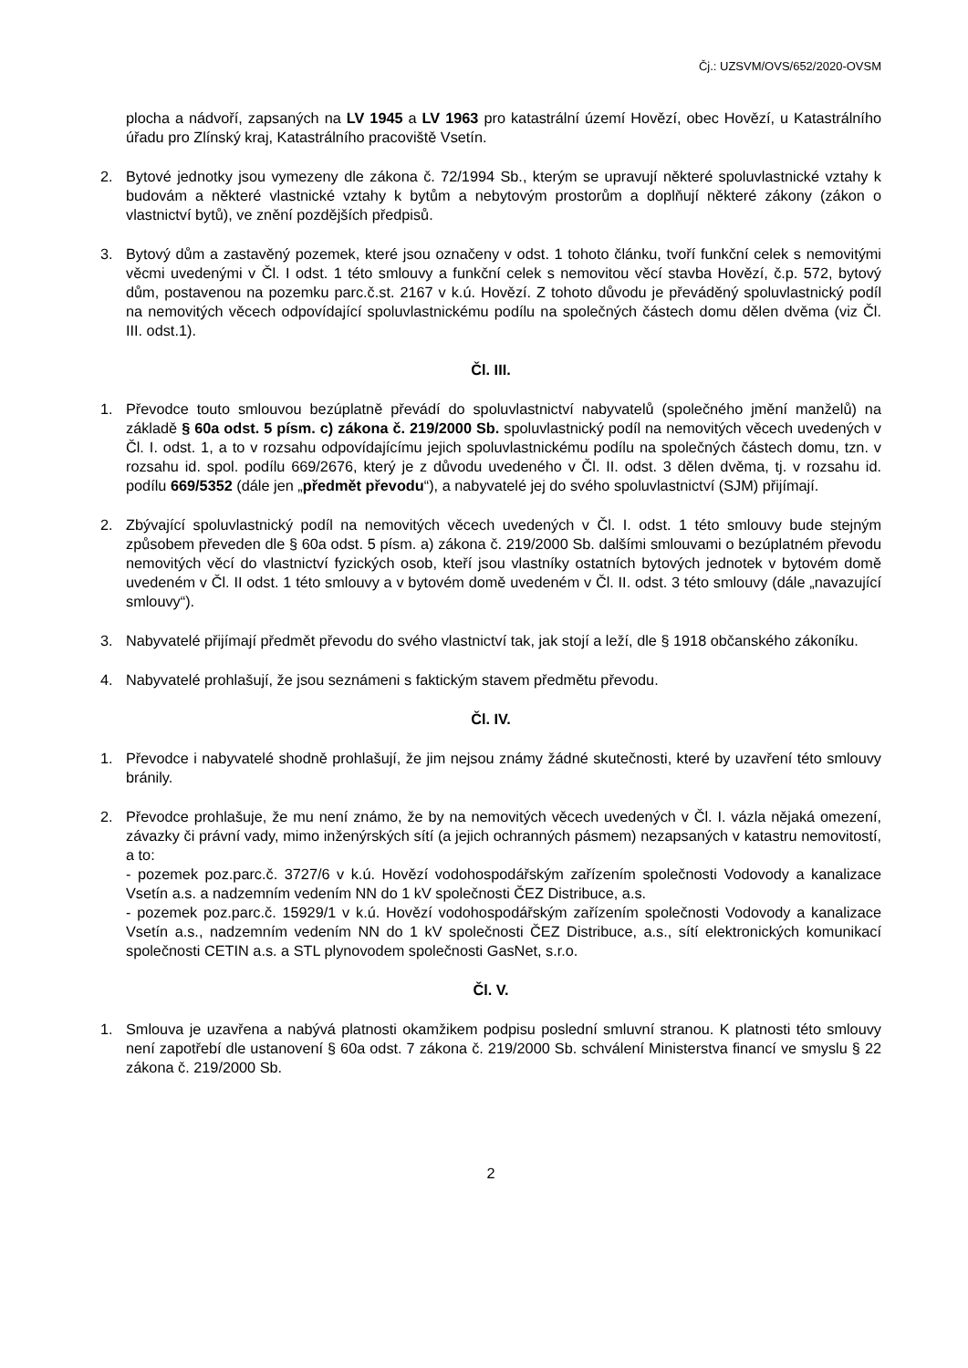Čj.: UZSVM/OVS/652/2020-OVSM
plocha a nádvoří, zapsaných na LV 1945 a LV 1963 pro katastrální území Hovězí, obec Hovězí, u Katastrálního úřadu pro Zlínský kraj, Katastrálního pracoviště Vsetín.
2. Bytové jednotky jsou vymezeny dle zákona č. 72/1994 Sb., kterým se upravují některé spoluvlastnické vztahy k budovám a některé vlastnické vztahy k bytům a nebytovým prostorům a doplňují některé zákony (zákon o vlastnictví bytů), ve znění pozdějších předpisů.
3. Bytový dům a zastavěný pozemek, které jsou označeny v odst. 1 tohoto článku, tvoří funkční celek s nemovitými věcmi uvedenými v Čl. I odst. 1 této smlouvy a funkční celek s nemovitou věcí stavba Hovězí, č.p. 572, bytový dům, postavenou na pozemku parc.č.st. 2167 v k.ú. Hovězí. Z tohoto důvodu je převáděný spoluvlastnický podíl na nemovitých věcech odpovídající spoluvlastnickému podílu na společných částech domu dělen dvěma (viz Čl. III. odst.1).
Čl. III.
1. Převodce touto smlouvou bezúplatně převádí do spoluvlastnictví nabyvatelů (společného jmění manželů) na základě § 60a odst. 5 písm. c) zákona č. 219/2000 Sb. spoluvlastnický podíl na nemovitých věcech uvedených v Čl. I. odst. 1, a to v rozsahu odpovídajícímu jejich spoluvlastnickému podílu na společných částech domu, tzn. v rozsahu id. spol. podílu 669/2676, který je z důvodu uvedeného v Čl. II. odst. 3 dělen dvěma, tj. v rozsahu id. podílu 669/5352 (dále jen „předmět převodu“), a nabyvatelé jej do svého spoluvlastnictví (SJM) přijímají.
2. Zbývající spoluvlastnický podíl na nemovitých věcech uvedených v Čl. I. odst. 1 této smlouvy bude stejným způsobem převeden dle § 60a odst. 5 písm. a) zákona č. 219/2000 Sb. dalšími smlouvami o bezúplatném převodu nemovitých věcí do vlastnictví fyzických osob, kteří jsou vlastníky ostatních bytových jednotek v bytovém domě uvedeném v Čl. II odst. 1 této smlouvy a v bytovém domě uvedeném v Čl. II. odst. 3 této smlouvy (dále „navazující smlouvy“).
3. Nabyvatelé přijímají předmět převodu do svého vlastnictví tak, jak stojí a leží, dle § 1918 občanského zákoníku.
4. Nabyvatelé prohlašují, že jsou seznámeni s faktickým stavem předmětu převodu.
Čl. IV.
1. Převodce i nabyvatelé shodně prohlašují, že jim nejsou známy žádné skutečnosti, které by uzavření této smlouvy bránily.
2. Převodce prohlašuje, že mu není známo, že by na nemovitých věcech uvedených v Čl. I. vázla nějaká omezení, závazky či právní vady, mimo inženýrských sítí (a jejich ochranných pásmem) nezapsaných v katastru nemovitostí, a to:
- pozemek poz.parc.č. 3727/6 v k.ú. Hovězí vodohospodářským zařízením společnosti Vodovody a kanalizace Vsetín a.s. a nadzemním vedením NN do 1 kV společnosti ČEZ Distribuce, a.s.
- pozemek poz.parc.č. 15929/1 v k.ú. Hovězí vodohospodářským zařízením společnosti Vodovody a kanalizace Vsetín a.s., nadzemním vedením NN do 1 kV společnosti ČEZ Distribuce, a.s., sítí elektronických komunikací společnosti CETIN a.s. a STL plynovodem společnosti GasNet, s.r.o.
Čl. V.
1. Smlouva je uzavřena a nabývá platnosti okamžikem podpisu poslední smluvní stranou. K platnosti této smlouvy není zapotřebí dle ustanovení § 60a odst. 7 zákona č. 219/2000 Sb. schválení Ministerstva financí ve smyslu § 22 zákona č. 219/2000 Sb.
2